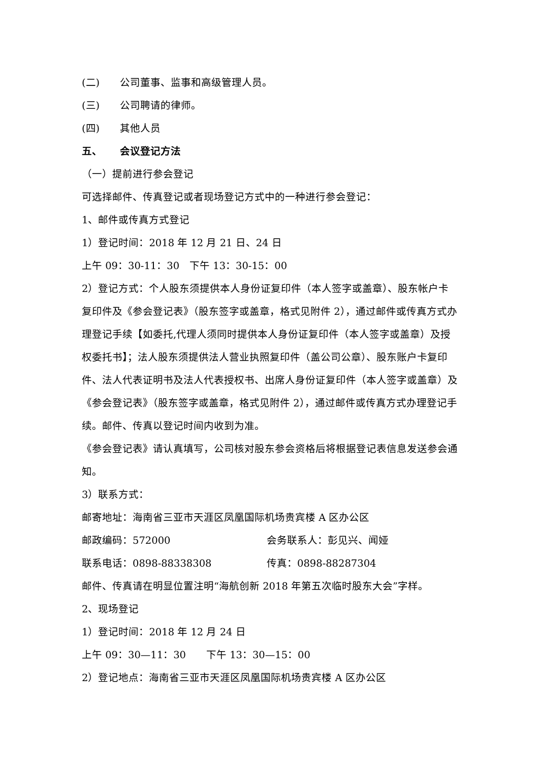(二) 公司董事、监事和高级管理人员。
(三) 公司聘请的律师。
(四) 其他人员
五、 会议登记方法
（一）提前进行参会登记
可选择邮件、传真登记或者现场登记方式中的一种进行参会登记：
1、邮件或传真方式登记
1）登记时间：2018 年 12 月 21 日、24 日
上午 09：30-11：30　下午 13：30-15：00
2）登记方式：个人股东须提供本人身份证复印件（本人签字或盖章）、股东帐户卡复印件及《参会登记表》（股东签字或盖章，格式见附件 2），通过邮件或传真方式办理登记手续【如委托,代理人须同时提供本人身份证复印件（本人签字或盖章）及授权委托书】；法人股东须提供法人营业执照复印件（盖公司公章）、股东账户卡复印件、法人代表证明书及法人代表授权书、出席人身份证复印件（本人签字或盖章）及《参会登记表》（股东签字或盖章，格式见附件 2），通过邮件或传真方式办理登记手续。邮件、传真以登记时间内收到为准。
《参会登记表》请认真填写，公司核对股东参会资格后将根据登记表信息发送参会通知。
3）联系方式：
邮寄地址：海南省三亚市天涯区凤凰国际机场贵宾楼 A 区办公区
邮政编码：572000 会务联系人：彭见兴、闻娅
联系电话：0898-88338308 传真：0898-88287304
邮件、传真请在明显位置注明“海航创新 2018 年第五次临时股东大会”字样。
2、现场登记
1）登记时间：2018 年 12 月 24 日
上午 09：30—11：30　　下午 13：30—15：00
2）登记地点：海南省三亚市天涯区凤凰国际机场贵宾楼 A 区办公区